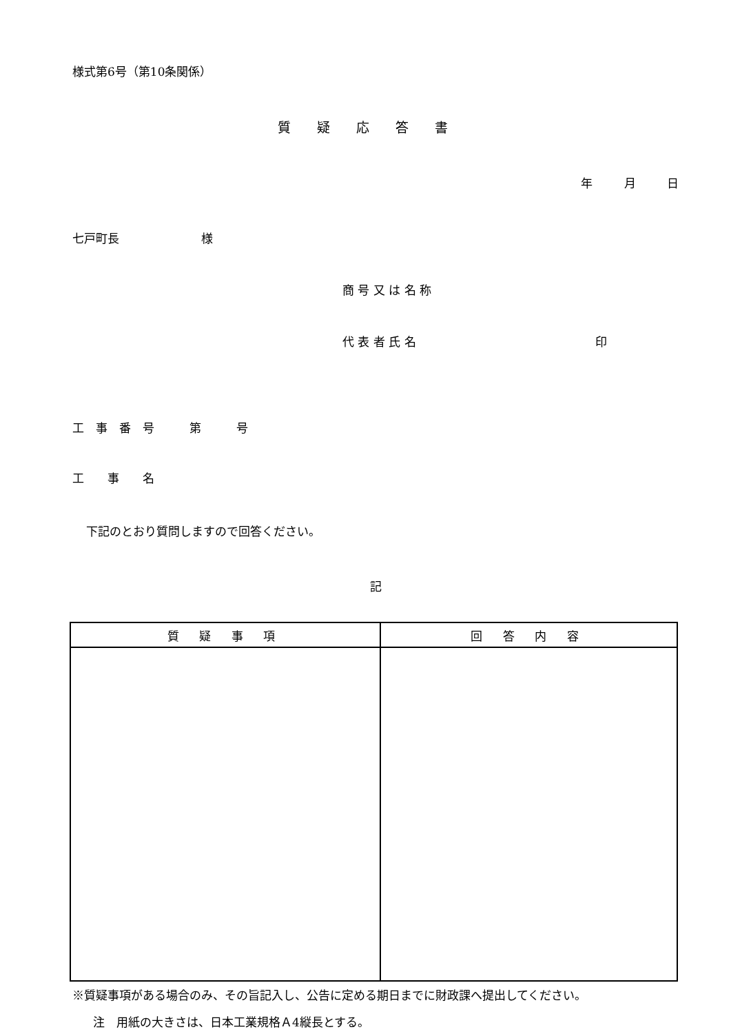様式第6号（第10条関係）
質疑応答書
年 月 日
七戸町長　　　　　　　様
商 号 又 は 名 称
代 表 者 氏 名 印
工　事　番　号　　　第　　　号
工　　事　　名
下記のとおり質問しますので回答ください。
記
| 質 疑 事 項 | 回 答 内 容 |
| --- | --- |
※質疑事項がある場合のみ、その旨記入し、公告に定める期日までに財政課へ提出してください。
注　用紙の大きさは、日本工業規格Ａ4縦長とする。